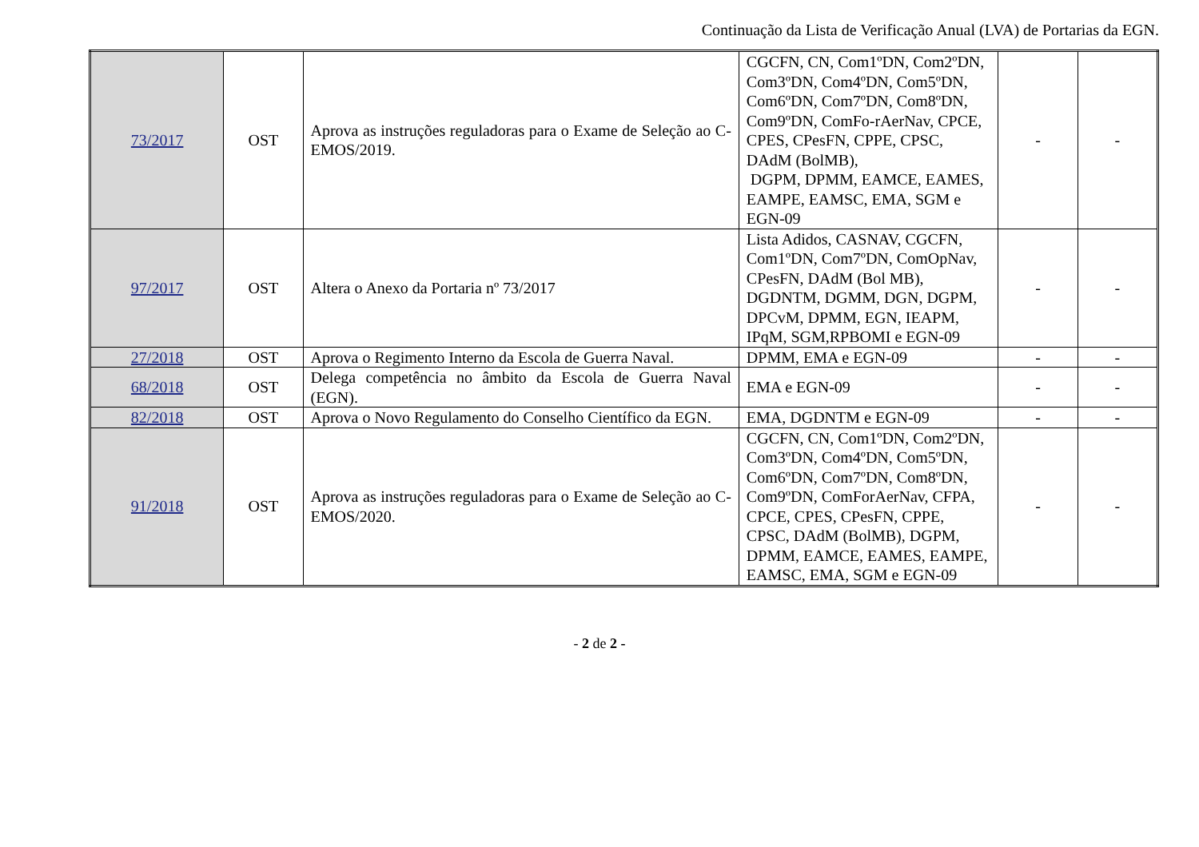Continuação da Lista de Verificação Anual (LVA) de Portarias da EGN.
| 73/2017 | OST | Aprova as instruções reguladoras para o Exame de Seleção ao C-EMOS/2019. | CGCFN, CN, Com1ºDN, Com2ºDN, Com3ºDN, Com4ºDN, Com5ºDN, Com6ºDN, Com7ºDN, Com8ºDN, Com9ºDN, ComFo-rAerNav, CPCE, CPES, CPesFN, CPPE, CPSC, DAdM (BolMB), DGPM, DPMM, EAMCE, EAMES, EAMPE, EAMSC, EMA, SGM e EGN-09 | - | - |
| 97/2017 | OST | Altera o Anexo da Portaria nº 73/2017 | Lista Adidos, CASNAV, CGCFN, Com1ºDN, Com7ºDN, ComOpNav, CPesFN, DAdM (Bol MB), DGDNTM, DGMM, DGN, DGPM, DPCvM, DPMM, EGN, IEAPM, IPqM, SGM,RPBOMI e EGN-09 | - | - |
| 27/2018 | OST | Aprova o Regimento Interno da Escola de Guerra Naval. | DPMM, EMA e EGN-09 | - | - |
| 68/2018 | OST | Delega competência no âmbito da Escola de Guerra Naval (EGN). | EMA e EGN-09 | - | - |
| 82/2018 | OST | Aprova o Novo Regulamento do Conselho Científico da EGN. | EMA, DGDNTM e EGN-09 | - | - |
| 91/2018 | OST | Aprova as instruções reguladoras para o Exame de Seleção ao C-EMOS/2020. | CGCFN, CN, Com1ºDN, Com2ºDN, Com3ºDN, Com4ºDN, Com5ºDN, Com6ºDN, Com7ºDN, Com8ºDN, Com9ºDN, ComForAerNav, CFPA, CPCE, CPES, CPesFN, CPPE, CPSC, DAdM (BolMB), DGPM, DPMM, EAMCE, EAMES, EAMPE, EAMSC, EMA, SGM e EGN-09 | - | - |
- 2 de 2 -